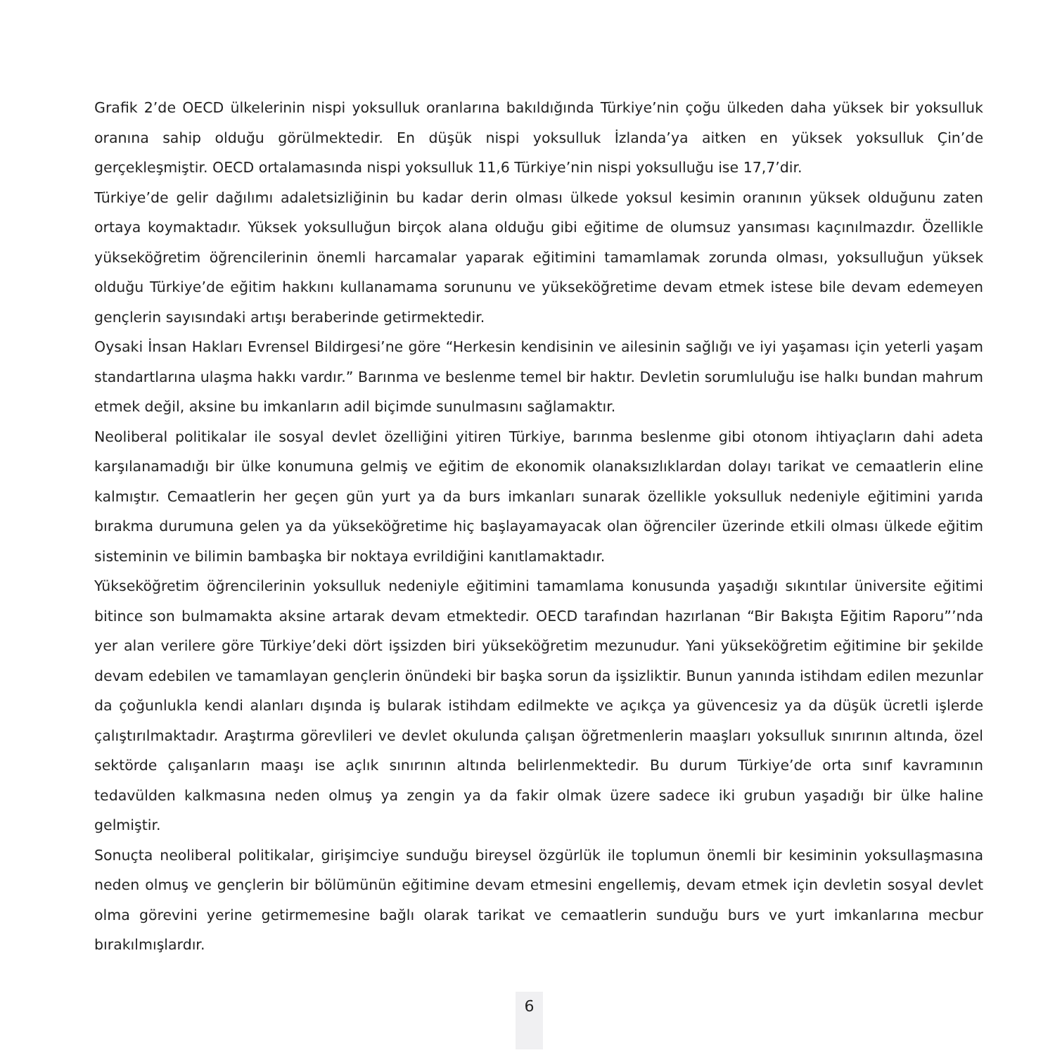Grafik 2’de OECD ülkelerinin nispi yoksulluk oranlarına bakıldığında Türkiye’nin çoğu ülkeden daha yüksek bir yoksulluk oranına sahip olduğu görülmektedir. En düşük nispi yoksulluk İzlanda’ya aitken en yüksek yoksulluk Çin’de gerçekleşmiştir. OECD ortalamasında nispi yoksulluk 11,6 Türkiye’nin nispi yoksulluğu ise 17,7’dir.
Türkiye’de gelir dağılımı adaletsizliğinin bu kadar derin olması ülkede yoksul kesimin oranının yüksek olduğunu zaten ortaya koymaktadır. Yüksek yoksulluğun birçok alana olduğu gibi eğitime de olumsuz yansıması kaçınılmazdır. Özellikle yükseköğretim öğrencilerinin önemli harcamalar yaparak eğitimini tamamlamak zorunda olması, yoksulluğun yüksek olduğu Türkiye’de eğitim hakkını kullanamama sorununu ve yükseköğretime devam etmek istese bile devam edemeyen gençlerin sayısındaki artışı beraberinde getirmektedir.
Oysaki İnsan Hakları Evrensel Bildirgesi’ne göre “Herkesin kendisinin ve ailesinin sağlığı ve iyi yaşaması için yeterli yaşam standartlarına ulaşma hakkı vardır.” Barınma ve beslenme temel bir haktır. Devletin sorumluluğu ise halkı bundan mahrum etmek değil, aksine bu imkanların adil biçimde sunulmasını sağlamaktır.
Neoliberal politikalar ile sosyal devlet özelliğini yitiren Türkiye, barınma beslenme gibi otonom ihtiyaçların dahi adeta karşılanamadığı bir ülke konumuna gelmiş ve eğitim de ekonomik olanaksızlıklardan dolayı tarikat ve cemaatlerin eline kalmıştır. Cemaatlerin her geçen gün yurt ya da burs imkanları sunarak özellikle yoksulluk nedeniyle eğitimini yarıda bırakma durumuna gelen ya da yükseköğretime hiç başlayamayacak olan öğrenciler üzerinde etkili olması ülkede eğitim sisteminin ve bilimin bambaşka bir noktaya evrildiğini kanıtlamaktadır.
Yükseköğretim öğrencilerinin yoksulluk nedeniyle eğitimini tamamlama konusunda yaşadığı sıkıntılar üniversite eğitimi bitince son bulmamakta aksine artarak devam etmektedir. OECD tarafından hazırlanan “Bir Bakışta Eğitim Raporu”’nda yer alan verilere göre Türkiye’deki dört işsizden biri yükseköğretim mezunudur. Yani yükseköğretim eğitimine bir şekilde devam edebilen ve tamamlayan gençlerin önündeki bir başka sorun da işsizliktir. Bunun yanında istihdam edilen mezunlar da çoğunlukla kendi alanları dışında iş bularak istihdam edilmekte ve açıkça ya güvencesiz ya da düşük ücretli işlerde çalıştırılmaktadır. Araştırma görevlileri ve devlet okulunda çalışan öğretmenlerin maaşları yoksulluk sınırının altında, özel sektörde çalışanların maaşı ise açlık sınırının altında belirlenmektedir. Bu durum Türkiye’de orta sınıf kavramının tedavülden kalkmasına neden olmuş ya zengin ya da fakir olmak üzere sadece iki grubun yaşadığı bir ülke haline gelmiştir.
Sonuçta neoliberal politikalar, girişimciye sunduğu bireysel özgürlük ile toplumun önemli bir kesiminin yoksullaşmasına neden olmuş ve gençlerin bir bölümünün eğitimine devam etmesini engellemiş, devam etmek için devletin sosyal devlet olma görevini yerine getirmemesine bağlı olarak tarikat ve cemaatlerin sunduğu burs ve yurt imkanlarına mecbur bırakılmışlardır.
6